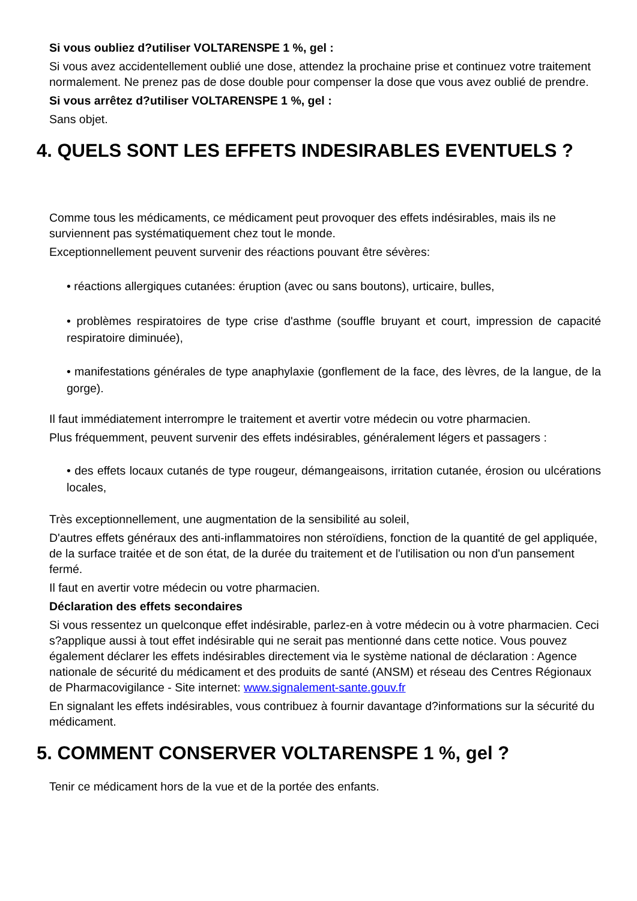Si vous oubliez d?utiliser VOLTARENSPE 1 %, gel :
Si vous avez accidentellement oublié une dose, attendez la prochaine prise et continuez votre traitement normalement. Ne prenez pas de dose double pour compenser la dose que vous avez oublié de prendre.
Si vous arrêtez d?utiliser VOLTARENSPE 1 %, gel :
Sans objet.
4. QUELS SONT LES EFFETS INDESIRABLES EVENTUELS ?
Comme tous les médicaments, ce médicament peut provoquer des effets indésirables, mais ils ne surviennent pas systématiquement chez tout le monde.
Exceptionnellement peuvent survenir des réactions pouvant être sévères:
• réactions allergiques cutanées: éruption (avec ou sans boutons), urticaire, bulles,
• problèmes respiratoires de type crise d'asthme (souffle bruyant et court, impression de capacité respiratoire diminuée),
• manifestations générales de type anaphylaxie (gonflement de la face, des lèvres, de la langue, de la gorge).
Il faut immédiatement interrompre le traitement et avertir votre médecin ou votre pharmacien.
Plus fréquemment, peuvent survenir des effets indésirables, généralement légers et passagers :
• des effets locaux cutanés de type rougeur, démangeaisons, irritation cutanée, érosion ou ulcérations locales,
Très exceptionnellement, une augmentation de la sensibilité au soleil,
D'autres effets généraux des anti-inflammatoires non stéroïdiens, fonction de la quantité de gel appliquée, de la surface traitée et de son état, de la durée du traitement et de l'utilisation ou non d'un pansement fermé.
Il faut en avertir votre médecin ou votre pharmacien.
Déclaration des effets secondaires
Si vous ressentez un quelconque effet indésirable, parlez-en à votre médecin ou à votre pharmacien. Ceci s?applique aussi à tout effet indésirable qui ne serait pas mentionné dans cette notice. Vous pouvez également déclarer les effets indésirables directement via le système national de déclaration : Agence nationale de sécurité du médicament et des produits de santé (ANSM) et réseau des Centres Régionaux de Pharmacovigilance - Site internet: www.signalement-sante.gouv.fr
En signalant les effets indésirables, vous contribuez à fournir davantage d?informations sur la sécurité du médicament.
5. COMMENT CONSERVER VOLTARENSPE 1 %, gel ?
Tenir ce médicament hors de la vue et de la portée des enfants.